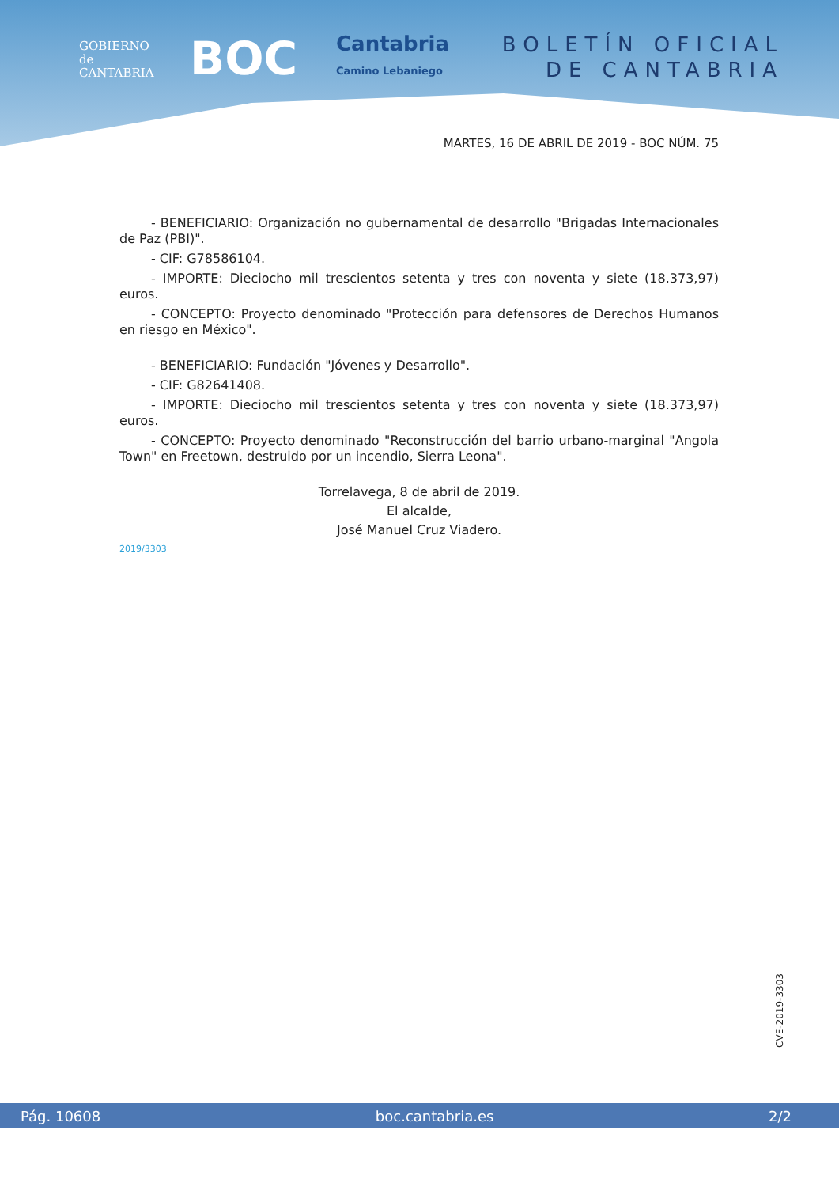GOBIERNO
de
CANTABRIA
BOC
Cantabria
Camino Lebaniego
BOLETÍN OFICIAL
DE CANTABRIA
MARTES, 16 DE ABRIL DE 2019 - BOC NÚM. 75
- BENEFICIARIO: Organización no gubernamental de desarrollo "Brigadas Internacionales de Paz (PBI)".
- CIF: G78586104.
- IMPORTE: Dieciocho mil trescientos setenta y tres con noventa y siete (18.373,97) euros.
- CONCEPTO: Proyecto denominado "Protección para defensores de Derechos Humanos en riesgo en México".
- BENEFICIARIO: Fundación "Jóvenes y Desarrollo".
- CIF: G82641408.
- IMPORTE: Dieciocho mil trescientos setenta y tres con noventa y siete (18.373,97) euros.
- CONCEPTO: Proyecto denominado "Reconstrucción del barrio urbano-marginal "Angola Town" en Freetown, destruido por un incendio, Sierra Leona".
Torrelavega, 8 de abril de 2019.
El alcalde,
José Manuel Cruz Viadero.
2019/3303
CVE-2019-3303
Pág. 10608 boc.cantabria.es 2/2